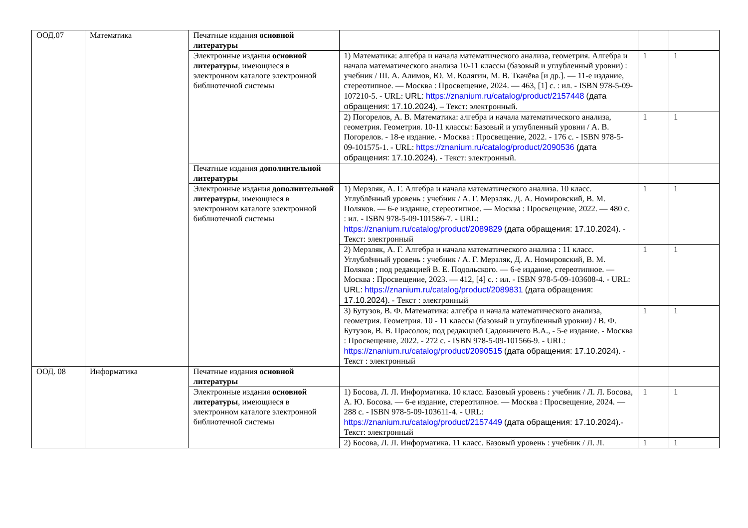| ООД.07 | Математика | Печатные издания основной литературы | | | |
| | | Электронные издания основной литературы , имеющиеся в электронном каталоге электронной библиотечной системы | 1) Математика: алгебра и начала математического анализа, геометрия. Алгебра и начала математического анализа 10-11 классы (базовый и углубленный уровни) : учебник / Ш. А. Алимов, Ю. М. Колягин, М. В. Ткачёва [и др.]. — 11-е издание, стереотипное. — Москва : Просвещение, 2024. — 463, [1] с. : ил. - ISBN 978-5-09-107210-5. - URL: URL: https://znanium.ru/catalog/product/2157448 (дата обращения: 17.10.2024) . – Текст: электронный. | 1 | 1 |
| | | | 2) Погорелов, А. В. Математика: алгебра и начала математического анализа, геометрия. Геометрия. 10-11 классы: Базовый и углубленный уровни / А. В. Погорелов. - 18-е издание. - Москва : Просвещение, 2022. - 176 с. - ISBN 978-5-09-101575-1. - URL: https://znanium.ru/catalog/product/2090536 (дата обращения: 17.10.2024) . - Текст: электронный. | 1 | 1 |
| | | Печатные издания дополнительной литературы | | | |
| | | Электронные издания дополнительной литературы , имеющиеся в электронном каталоге электронной библиотечной системы | 1) Мерзляк, А. Г. Алгебра и начала математического анализа. 10 класс. Углублённый уровень : учебник / А. Г. Мерзляк. Д. А. Номировский, В. М. Поляков. — 6-е издание, стереотипное. — Москва : Просвещение, 2022. — 480 с. : ил. - ISBN 978-5-09-101586-7. - URL: https://znanium.ru/catalog/product/2089829 (дата обращения: 17.10.2024) . - Текст: электронный | 1 | 1 |
| | | | 2) Мерзляк, А. Г. Алгебра и начала математического анализа : 11 класс. Углублённый уровень : учебник / А. Г. Мерзляк, Д. А. Номировский, В. М. Поляков ; под редакцией В. Е. Подольского. — 6-е издание, стереотипное. — Москва : Просвещение, 2023. — 412, [4] с. : ил. - ISBN 978-5-09-103608-4. - URL: URL: https://znanium.ru/catalog/product/2089831 (дата обращения: 17.10.2024) . - Текст : электронный | 1 | 1 |
| | | | 3) Бутузов, В. Ф. Математика: алгебра и начала математического анализа, геометрия. Геометрия. 10 - 11 классы (базовый и углубленный уровни) / В. Ф. Бутузов, В. В. Прасолов; под редакцией Садовничего В.А., - 5-е издание. - Москва : Просвещение, 2022. - 272 с. - ISBN 978-5-09-101566-9. - URL: https://znanium.ru/catalog/product/2090515 (дата обращения: 17.10.2024) . - Текст : электронный | 1 | 1 |
| ООД. 08 | Информатика | Печатные издания основной литературы | | | |
| | | Электронные издания основной литературы , имеющиеся в электронном каталоге электронной библиотечной системы | 1) Босова, Л. Л. Информатика. 10 класс. Базовый уровень : учебник / Л. Л. Босова, А. Ю. Босова. — 6-е издание, стереотипное. — Москва : Просвещение, 2024. — 288 с. - ISBN 978-5-09-103611-4. - URL: https://znanium.ru/catalog/product/2157449 (дата обращения: 17.10.2024) .- Текст: электронный | 1 | 1 |
| | | | 2) Босова, Л. Л. Информатика. 11 класс. Базовый уровень : учебник / Л. Л. | 1 | 1 |